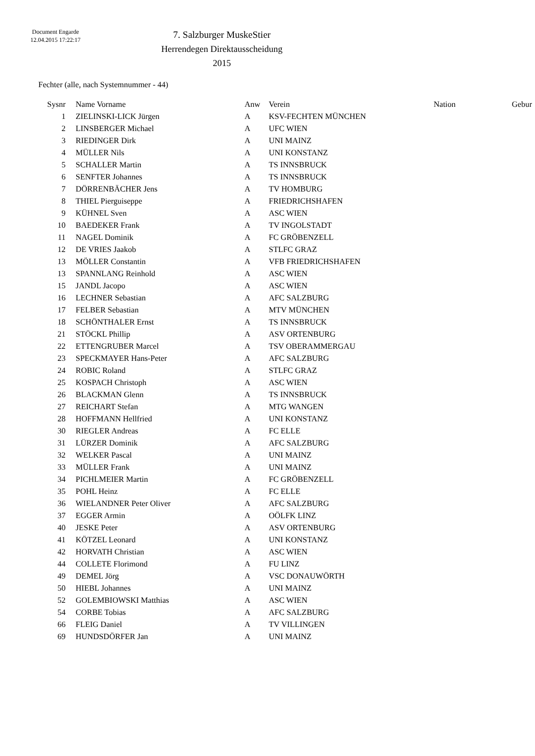Document Engarde
12.04.2015 17:22:17
7. Salzburger MuskeStier
Herrendegen Direktausscheidung
2015
Fechter (alle, nach Systemnummer - 44)
| Sysnr | Name Vorname | Anw | Verein | Nation | Gebur |
| --- | --- | --- | --- | --- | --- |
| 1 | ZIELINSKI-LICK Jürgen | A | KSV-FECHTEN MÜNCHEN | | |
| 2 | LINSBERGER Michael | A | UFC WIEN | | |
| 3 | RIEDINGER Dirk | A | UNI MAINZ | | |
| 4 | MÜLLER Nils | A | UNI KONSTANZ | | |
| 5 | SCHALLER Martin | A | TS INNSBRUCK | | |
| 6 | SENFTER Johannes | A | TS INNSBRUCK | | |
| 7 | DÖRRENBÄCHER Jens | A | TV HOMBURG | | |
| 8 | THIEL Pierguiseppe | A | FRIEDRICHSHAFEN | | |
| 9 | KÜHNEL Sven | A | ASC WIEN | | |
| 10 | BAEDEKER Frank | A | TV INGOLSTADT | | |
| 11 | NAGEL Dominik | A | FC GRÖBENZELL | | |
| 12 | DE VRIES Jaakob | A | STLFC GRAZ | | |
| 13 | MÖLLER Constantin | A | VFB FRIEDRICHSHAFEN | | |
| 13 | SPANNLANG Reinhold | A | ASC WIEN | | |
| 15 | JANDL Jacopo | A | ASC WIEN | | |
| 16 | LECHNER Sebastian | A | AFC SALZBURG | | |
| 17 | FELBER Sebastian | A | MTV MÜNCHEN | | |
| 18 | SCHÖNTHALER Ernst | A | TS INNSBRUCK | | |
| 21 | STÖCKL Phillip | A | ASV ORTENBURG | | |
| 22 | ETTENGRUBER Marcel | A | TSV OBERAMMERGAU | | |
| 23 | SPECKMAYER Hans-Peter | A | AFC SALZBURG | | |
| 24 | ROBIC Roland | A | STLFC GRAZ | | |
| 25 | KOSPACH Christoph | A | ASC WIEN | | |
| 26 | BLACKMAN Glenn | A | TS INNSBRUCK | | |
| 27 | REICHART Stefan | A | MTG WANGEN | | |
| 28 | HOFFMANN Hellfried | A | UNI KONSTANZ | | |
| 30 | RIEGLER Andreas | A | FC ELLE | | |
| 31 | LÜRZER Dominik | A | AFC SALZBURG | | |
| 32 | WELKER Pascal | A | UNI MAINZ | | |
| 33 | MÜLLER Frank | A | UNI MAINZ | | |
| 34 | PICHLMEIER Martin | A | FC GRÖBENZELL | | |
| 35 | POHL Heinz | A | FC ELLE | | |
| 36 | WIELANDNER Peter Oliver | A | AFC SALZBURG | | |
| 37 | EGGER Armin | A | OÖLFK LINZ | | |
| 40 | JESKE Peter | A | ASV ORTENBURG | | |
| 41 | KÖTZEL Leonard | A | UNI KONSTANZ | | |
| 42 | HORVATH Christian | A | ASC WIEN | | |
| 44 | COLLETE Florimond | A | FU LINZ | | |
| 49 | DEMEL Jörg | A | VSC DONAUWÖRTH | | |
| 50 | HIEBL Johannes | A | UNI MAINZ | | |
| 52 | GOLEMBIOWSKI Matthias | A | ASC WIEN | | |
| 54 | CORBE Tobias | A | AFC SALZBURG | | |
| 66 | FLEIG Daniel | A | TV VILLINGEN | | |
| 69 | HUNDSDÖRFER Jan | A | UNI MAINZ | | |